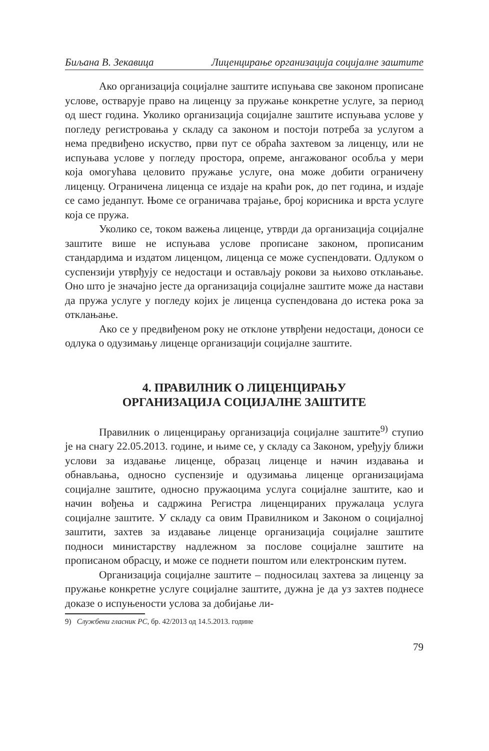Биљана В. Зекавица Лиценцирање организација социјалне заштите
Ако организација социјалне заштите испуњава све законом прописане услове, остварује право на лиценцу за пружање конкретне услуге, за период од шест година. Уколико организација социјалне заштите испуњава услове у погледу регистровања у складу са законом и постоји потреба за услугом а нема предвиђено искуство, први пут се обраћа захтевом за лиценцу, или не испуњава услове у погледу простора, опреме, ангажованог особља у мери која омогућава целовито пружање услуге, она може добити ограничену лиценцу. Ограничена лиценца се издаје на краћи рок, до пет година, и издаје се само једанпут. Њоме се ограничава трајање, број корисника и врста услуге која се пружа.
Уколико се, током важења лиценце, утврди да организација социјалне заштите више не испуњава услове прописане законом, прописаним стандардима и издатом лиценцом, лиценца се може суспендовати. Одлуком о суспензији утврђују се недостаци и остављају рокови за њихово отклањање. Оно што је значајно јесте да организација социјалне заштите може да настави да пружа услуге у погледу којих је лиценца суспендована до истека рока за отклањање.
Ако се у предвиђеном року не отклоне утврђени недостаци, доноси се одлука о одузимању лиценце организацији социјалне заштите.
4. ПРАВИЛНИК О ЛИЦЕНЦИРАЊУ
ОРГАНИЗАЦИЈА СОЦИЈАЛНЕ ЗАШТИТЕ
Правилник о лиценцирању организација социјалне заштите<sup>9)</sup> ступио је на снагу 22.05.2013. године, и њиме се, у складу са Законом, уређују ближи услови за издавање лиценце, образац лиценце и начин издавања и обнављања, односно суспензије и одузимања лиценце организацијама социјалне заштите, односно пружаоцима услуга социјалне заштите, као и начин вођења и садржина Регистра лиценцираних пружалаца услуга социјалне заштите. У складу са овим Правилником и Законом о социјалној заштити, захтев за издавање лиценце организација социјалне заштите подноси министарству надлежном за послове социјалне заштите на прописаном обрасцу, и може се поднети поштом или електронским путем.
Организација социјалне заштите – подносилац захтева за лиценцу за пружање конкретне услуге социјалне заштите, дужна је да уз захтев поднесе доказе о испуњености услова за добијање ли-
9) Службени гласник РС, бр. 42/2013 од 14.5.2013. године
79